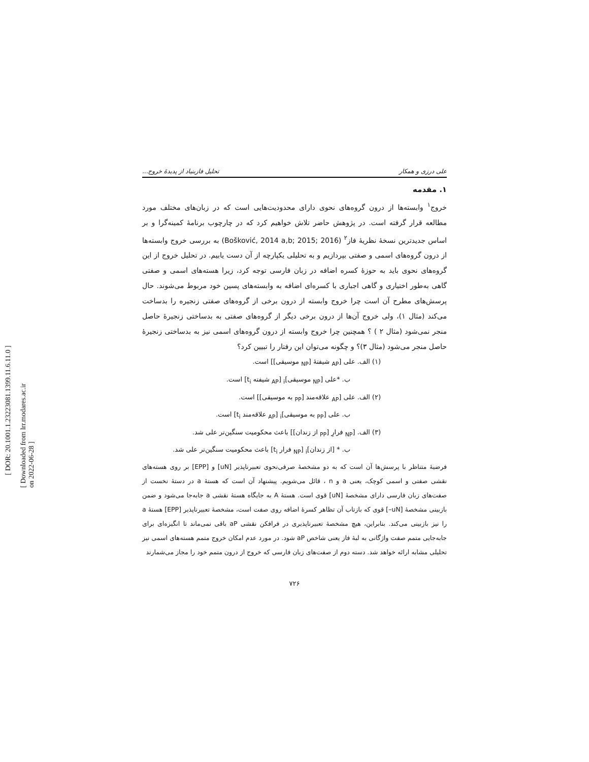[ DOR: 20.1001.1.23223081.1399.11.6.11.0 ]
[ Downloaded from lrr.modares.ac.ir on 2022-06-28 ]
علی درزی و همکار تحلیل فازبنیاد از پدیدهٔ خروج...
۱. مقدمه
خروج<sup>۱</sup> وابسته‌ها از درون گروه‌های نحوی دارای محدودیت‌هایی است که در زبان‌های مختلف مورد مطالعه قرار گرفته است. در پژوهش حاضر تلاش خواهیم کرد که در چارچوب برنامهٔ کمینه‌گرا و بر اساس جدیدترین نسخهٔ نظریهٔ فاز<sup>۲</sup> (Bošković, 2014 a,b; 2015; 2016) به بررسی خروج وابسته‌ها از درون گروه‌های اسمی و صفتی بپردازیم و به تحلیلی یکپارچه از آن دست یابیم. در تحلیل خروج از این گروه‌های نحوی باید به حوزهٔ کسره اضافه در زبان فارسی توجه کرد، زیرا هسته‌های اسمی و صفتی گاهی به‌طور اختیاری و گاهی اجباری با کسره‌ای اضافه به وابسته‌های پسین خود مربوط می‌شوند. حال پرسش‌های مطرح آن است چرا خروج وابسته از درون برخی از گروه‌های صفتی زنجیره را بدساخت می‌کند (مثال ۱)، ولی خروج آن‌ها از درون برخی دیگر از گروه‌های صفتی به بدساختی زنجیرهٔ حاصل منجر نمی‌شود (مثال ۲ ) ؟ همچنین چرا خروج وابسته از درون گروه‌های اسمی نیز به بدساختی زنجیرهٔ حاصل منجر می‌شود (مثال ۳)؟ و چگونه می‌توان این رفتار را تبیین کرد؟
(۱) الف. علی [<sub>AP</sub> شیفتهٔ [<sub>NP</sub> موسیقی]] است.
ب. *علی [<sub>NP</sub> موسیقی]<sub>i</sub> [<sub>AP</sub> شیفته t<sub>i</sub>] است.
(۲) الف. علی [<sub>AP</sub> علاقه‌مند [<sub>PP</sub> به موسیقی]] است.
ب. علی [<sub>PP</sub> به موسیقی]<sub>i</sub> [<sub>AP</sub> علاقه‌مند t<sub>i</sub>] است.
(۳) الف. [<sub>NP</sub> فرارِ [<sub>PP</sub> از زندان]] باعث محکومیت سنگین‌تر علی شد.
ب. * [از زندان]<sub>i</sub> [<sub>NP</sub> فرار t<sub>i</sub>] باعث محکومیت سنگین‌تر علی شد.
فرضیهٔ متناظر با پرسش‌ها آن است که به دو مشخصهٔ صرفی‌نحوی تعبیرناپذیر [uN] و [EPP] بر روی هسته‌های نقشی صفتی و اسمی کوچک، یعنی a و n ، قائل می‌شویم. پیشنهاد آن است که هستهٔ a در دستهٔ نخست از صفت‌های زبان فارسی دارای مشخصهٔ [uN] قوی است. هستهٔ A به جایگاه هستهٔ نقشی a جابه‌جا می‌شود و ضمن بازبینی مشخصهٔ [uN–] قوی که بازتاب آن تظاهر کسرهٔ اضافه روی صفت است، مشخصهٔ تعبیرناپذیر [EPP] هستهٔ a را نیز بازبینی می‌کند. بنابراین، هیچ مشخصهٔ تعبیرناپذیری در فرافکن نقشی aP باقی نمی‌ماند تا انگیزه‌ای برای جابه‌جایی متمم صفت واژگانی به لبهٔ فاز یعنی شاخص aP شود. در مورد عدم امکان خروج متمم هسته‌های اسمی نیز تحلیلی مشابه ارائه خواهد شد. دسته دوم از صفت‌های زبان فارسی که خروج از درون متمم خود را مجاز می‌شمارند
۷۲۶